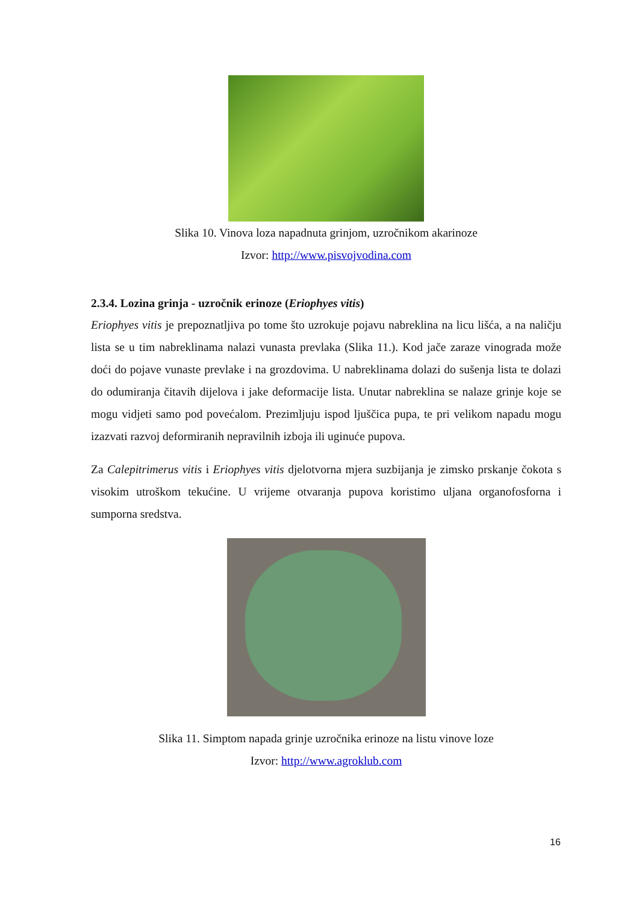Slika 10. Vinova loza napadnuta grinjom, uzročnikom akarinoze
Izvor: http://www.pisvojvodina.com
2.3.4. Lozina grinja - uzročnik erinoze (Eriophyes vitis)
Eriophyes vitis je prepoznatljiva po tome što uzrokuje pojavu nabreklina na licu lišća, a na naličju lista se u tim nabreklinama nalazi vunasta prevlaka (Slika 11.). Kod jače zaraze vinograda može doći do pojave vunaste prevlake i na grozdovima. U nabreklinama dolazi do sušenja lista te dolazi do odumiranja čitavih dijelova i jake deformacije lista. Unutar nabreklina se nalaze grinje koje se mogu vidjeti samo pod povećalom. Prezimljuju ispod ljuščica pupa, te pri velikom napadu mogu izazvati razvoj deformiranih nepravilnih izboja ili uginuće pupova.
Za Calepitrimerus vitis i Eriophyes vitis djelotvorna mjera suzbijanja je zimsko prskanje čokota s visokim utroškom tekućine. U vrijeme otvaranja pupova koristimo uljana organofosforna i sumporna sredstva.
Slika 11. Simptom napada grinje uzročnika erinoze na listu vinove loze
Izvor: http://www.agroklub.com
16